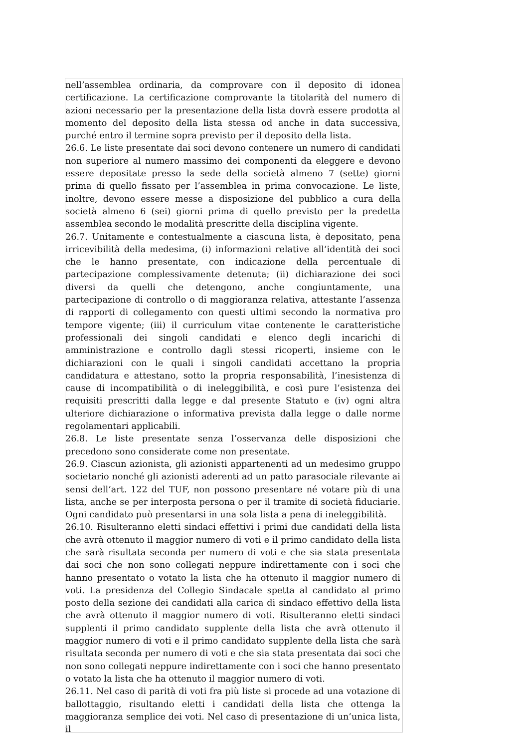nell’assemblea ordinaria, da comprovare con il deposito di idonea certificazione. La certificazione comprovante la titolarità del numero di azioni necessario per la presentazione della lista dovrà essere prodotta al momento del deposito della lista stessa od anche in data successiva, purché entro il termine sopra previsto per il deposito della lista.
26.6. Le liste presentate dai soci devono contenere un numero di candidati non superiore al numero massimo dei componenti da eleggere e devono essere depositate presso la sede della società almeno 7 (sette) giorni prima di quello fissato per l’assemblea in prima convocazione. Le liste, inoltre, devono essere messe a disposizione del pubblico a cura della società almeno 6 (sei) giorni prima di quello previsto per la predetta assemblea secondo le modalità prescritte della disciplina vigente.
26.7. Unitamente e contestualmente a ciascuna lista, è depositato, pena irricevibilità della medesima, (i) informazioni relative all’identità dei soci che le hanno presentate, con indicazione della percentuale di partecipazione complessivamente detenuta; (ii) dichiarazione dei soci diversi da quelli che detengono, anche congiuntamente, una partecipazione di controllo o di maggioranza relativa, attestante l’assenza di rapporti di collegamento con questi ultimi secondo la normativa pro tempore vigente; (iii) il curriculum vitae contenente le caratteristiche professionali dei singoli candidati e elenco degli incarichi di amministrazione e controllo dagli stessi ricoperti, insieme con le dichiarazioni con le quali i singoli candidati accettano la propria candidatura e attestano, sotto la propria responsabilità, l’inesistenza di cause di incompatibilità o di ineleggibilità, e così pure l’esistenza dei requisiti prescritti dalla legge e dal presente Statuto e (iv) ogni altra ulteriore dichiarazione o informativa prevista dalla legge o dalle norme regolamentari applicabili.
26.8. Le liste presentate senza l’osservanza delle disposizioni che precedono sono considerate come non presentate.
26.9. Ciascun azionista, gli azionisti appartenenti ad un medesimo gruppo societario nonché gli azionisti aderenti ad un patto parasociale rilevante ai sensi dell’art. 122 del TUF, non possono presentare né votare più di una lista, anche se per interposta persona o per il tramite di società fiduciarie. Ogni candidato può presentarsi in una sola lista a pena di ineleggibilità.
26.10. Risulteranno eletti sindaci effettivi i primi due candidati della lista che avrà ottenuto il maggior numero di voti e il primo candidato della lista che sarà risultata seconda per numero di voti e che sia stata presentata dai soci che non sono collegati neppure indirettamente con i soci che hanno presentato o votato la lista che ha ottenuto il maggior numero di voti. La presidenza del Collegio Sindacale spetta al candidato al primo posto della sezione dei candidati alla carica di sindaco effettivo della lista che avrà ottenuto il maggior numero di voti. Risulteranno eletti sindaci supplenti il primo candidato supplente della lista che avrà ottenuto il maggior numero di voti e il primo candidato supplente della lista che sarà risultata seconda per numero di voti e che sia stata presentata dai soci che non sono collegati neppure indirettamente con i soci che hanno presentato o votato la lista che ha ottenuto il maggior numero di voti.
26.11. Nel caso di parità di voti fra più liste si procede ad una votazione di ballottaggio, risultando eletti i candidati della lista che ottenga la maggioranza semplice dei voti. Nel caso di presentazione di un’unica lista, il